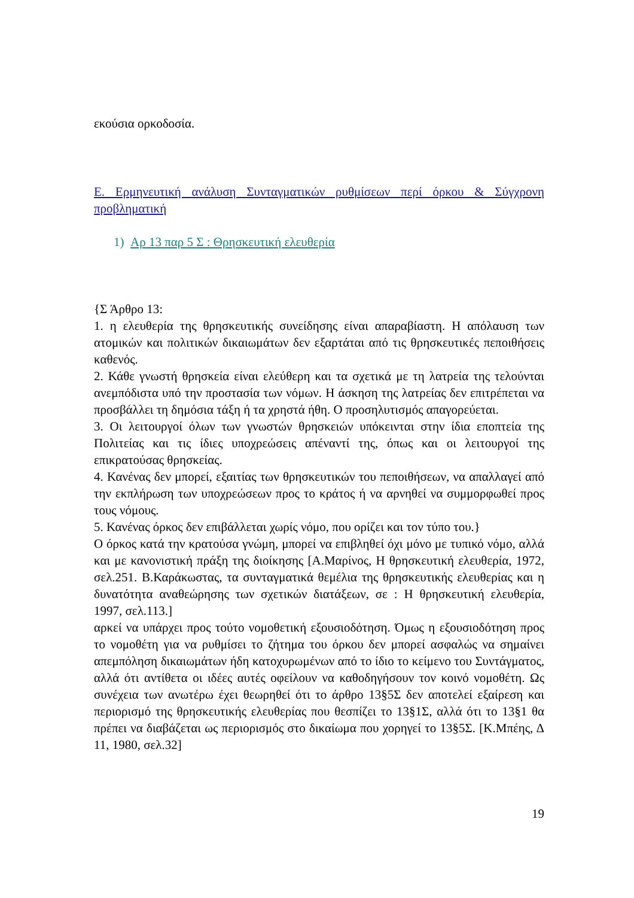εκούσια ορκοδοσία.
Ε. Ερμηνευτική ανάλυση Συνταγματικών ρυθμίσεων περί όρκου & Σύγχρονη προβληματική
1) Αρ 13 παρ 5 Σ : Θρησκευτική ελευθερία
{Σ Άρθρο 13:
1. η ελευθερία της θρησκευτικής συνείδησης είναι απαραβίαστη. Η απόλαυση των ατομικών και πολιτικών δικαιωμάτων δεν εξαρτάται από τις θρησκευτικές πεποιθήσεις καθενός.
2. Κάθε γνωστή θρησκεία είναι ελεύθερη και τα σχετικά με τη λατρεία της τελούνται ανεμπόδιστα υπό την προστασία των νόμων. Η άσκηση της λατρείας δεν επιτρέπεται να προσβάλλει τη δημόσια τάξη ή τα χρηστά ήθη. Ο προσηλυτισμός απαγορεύεται.
3. Οι λειτουργοί όλων των γνωστών θρησκειών υπόκεινται στην ίδια εποπτεία της Πολιτείας και τις ίδιες υποχρεώσεις απέναντί της, όπως και οι λειτουργοί της επικρατούσας θρησκείας.
4. Κανένας δεν μπορεί, εξαιτίας των θρησκευτικών του πεποιθήσεων, να απαλλαγεί από την εκπλήρωση των υποχρεώσεων προς το κράτος ή να αρνηθεί να συμμορφωθεί προς τους νόμους.
5. Κανένας όρκος δεν επιβάλλεται χωρίς νόμο, που ορίζει και τον τύπο του.}
Ο όρκος κατά την κρατούσα γνώμη, μπορεί να επιβληθεί όχι μόνο με τυπικό νόμο, αλλά και με κανονιστική πράξη της διοίκησης [Α.Μαρίνος, Η θρησκευτική ελευθερία, 1972, σελ.251. Β.Καράκωστας, τα συνταγματικά θεμέλια της θρησκευτικής ελευθερίας και η δυνατότητα αναθεώρησης των σχετικών διατάξεων, σε : Η θρησκευτική ελευθερία, 1997, σελ.113.]
αρκεί να υπάρχει προς τούτο νομοθετική εξουσιοδότηση. Όμως η εξουσιοδότηση προς το νομοθέτη για να ρυθμίσει το ζήτημα του όρκου δεν μπορεί ασφαλώς να σημαίνει απεμπόληση δικαιωμάτων ήδη κατοχυρωμένων από το ίδιο το κείμενο του Συντάγματος, αλλά ότι αντίθετα οι ιδέες αυτές οφείλουν να καθοδηγήσουν τον κοινό νομοθέτη. Ως συνέχεια των ανωτέρω έχει θεωρηθεί ότι το άρθρο 13§5Σ δεν αποτελεί εξαίρεση και περιορισμό της θρησκευτικής ελευθερίας που θεσπίζει το 13§1Σ, αλλά ότι το 13§1 θα πρέπει να διαβάζεται ως περιορισμός στο δικαίωμα που χορηγεί το 13§5Σ. [Κ.Μπέης, Δ 11, 1980, σελ.32]
19